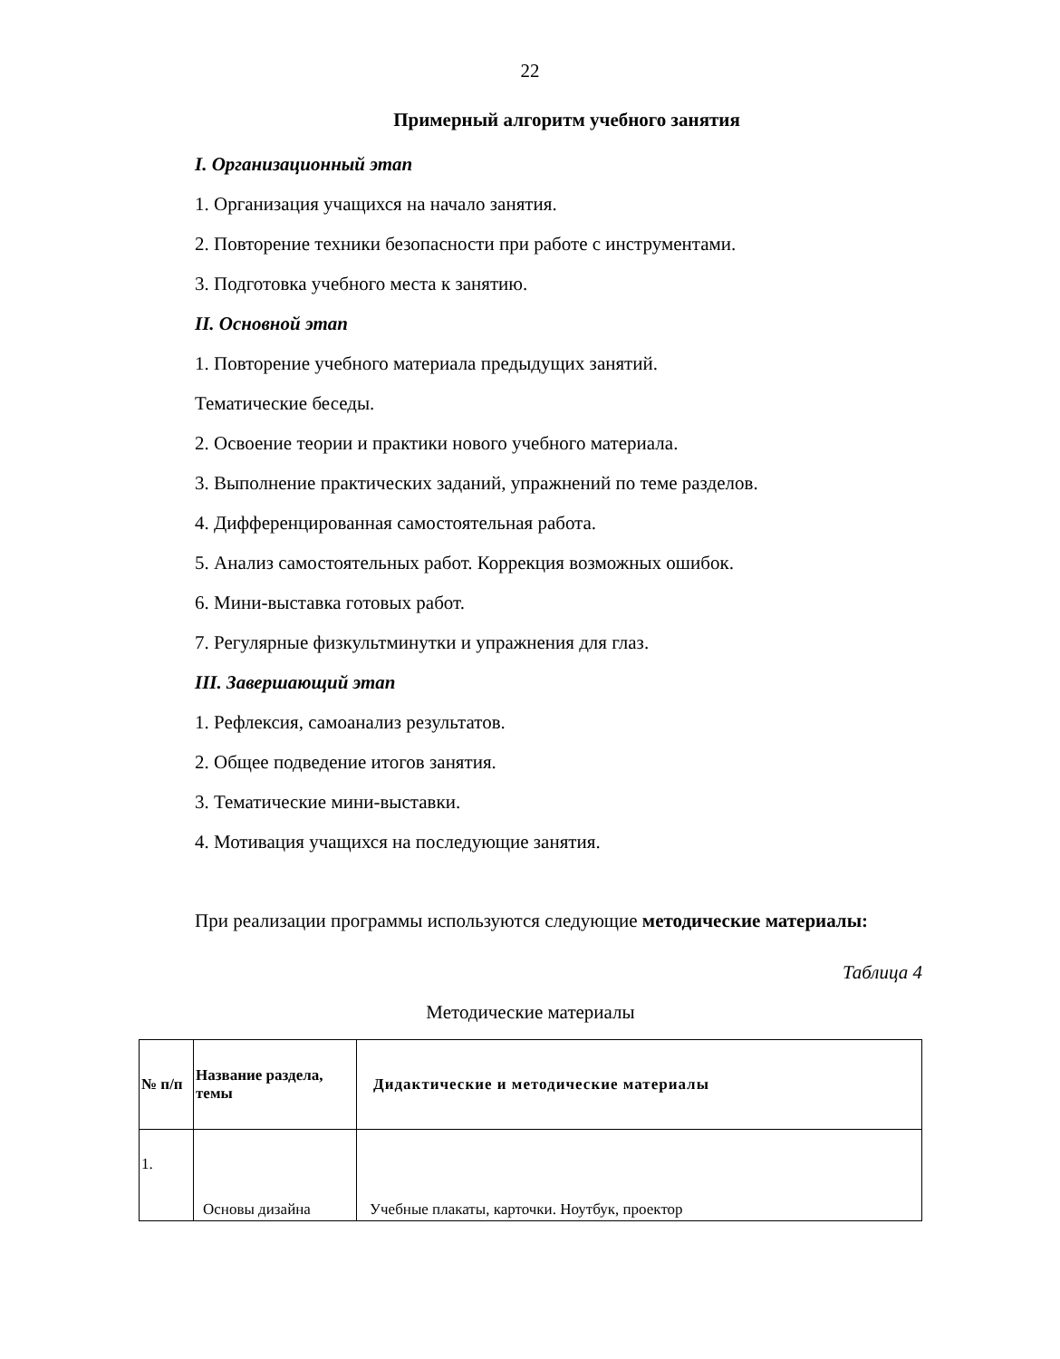22
Примерный алгоритм учебного занятия
I. Организационный этап
1. Организация учащихся на начало занятия.
2. Повторение техники безопасности при работе с инструментами.
3. Подготовка учебного места к занятию.
II. Основной этап
1. Повторение учебного материала предыдущих занятий.
Тематические беседы.
2. Освоение теории и практики нового учебного материала.
3. Выполнение практических заданий, упражнений по теме разделов.
4. Дифференцированная самостоятельная работа.
5. Анализ самостоятельных работ. Коррекция возможных ошибок.
6. Мини-выставка готовых работ.
7. Регулярные физкультминутки и упражнения для глаз.
III. Завершающий этап
1. Рефлексия, самоанализ результатов.
2. Общее подведение итогов занятия.
3. Тематические мини-выставки.
4. Мотивация учащихся на последующие занятия.
При реализации программы используются следующие методические материалы:
Таблица 4
Методические материалы
| № п/п | Название раздела, темы | Дидактические и методические материалы |
| --- | --- | --- |
| 1. | Основы дизайна | Учебные плакаты, карточки. Ноутбук, проектор |